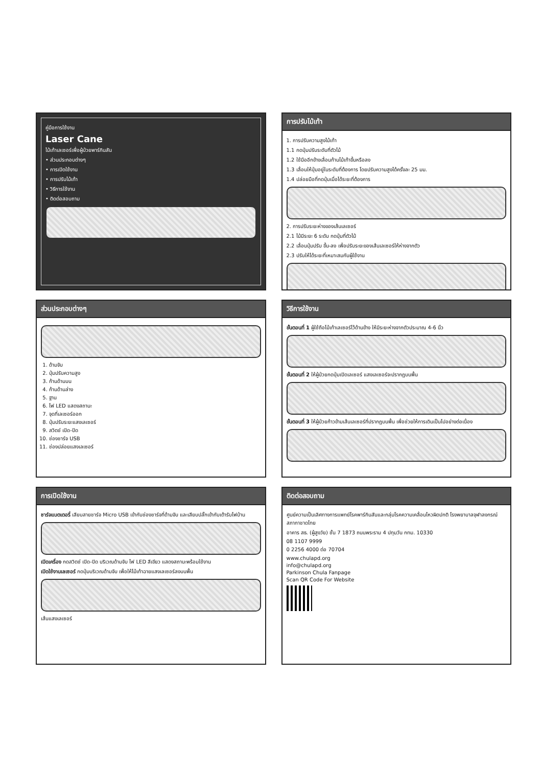คู่มือการใช้งาน
Laser Cane
ไม้เท้าเลเซอร์เพื่อผู้ป่วยพาร์กินสัน
• ส่วนประกอบต่างๆ
• การเปิดใช้งาน
• การปรับไม้เท้า
• วิธีการใช้งาน
• ติดต่อสอบถาม
การปรับไม้เท้า
1. การปรับความสูงไม้เท้า
1.1 กดปุ่มปรับระดับที่ตัวไม้
1.2 ใช้มืออีกข้างเลื่อนก้านไม้เท้าขึ้นหรือลง
1.3 เลื่อนให้ปุ่มอยู่ในระดับที่ต้องการ โดยปรับความสูงได้ครั้งละ 25 มม.
1.4 ปล่อยมือที่กดปุ่มเมื่อได้ระยะที่ต้องการ
2. การปรับระยะห่างของเส้นเลเซอร์
2.1 ไม้มีระยะ 6 ระดับ กดปุ่มที่ตัวไม้
2.2 เลื่อนปุ่มปรับ ขึ้น-ลง เพื่อปรับระยะของเส้นเลเซอร์ให้ห่างจากตัว
2.3 ปรับให้ได้ระยะที่เหมาะสมกับผู้ใช้งาน
ส่วนประกอบต่างๆ
1. ด้ามจับ
2. ปุ่มปรับความสูง
3. ก้านด้านบน
4. ก้านด้านล่าง
5. ฐาน
6. ไฟ LED แสดงสถานะ
7. จุดที่เลเซอร์ออก
8. ปุ่มปรับระยะแสงเลเซอร์
9. สวิตช์ เปิด-ปิด
10. ช่องชาร์จ USB
11. ช่องปล่อยแสงเลเซอร์
วิธีการใช้งาน
ขั้นตอนที่ 1 ผู้ใช้ถือไม้เท้าเลเซอร์ไว้ด้านข้าง ให้มีระยะห่างจากตัวประมาณ 4-6 นิ้ว
ขั้นตอนที่ 2 ให้ผู้ป่วยกดปุ่มเปิดเลเซอร์ แสงเลเซอร์จะปรากฏบนพื้น
ขั้นตอนที่ 3 ให้ผู้ป่วยก้าวข้ามเส้นเลเซอร์ที่ปรากฏบนพื้น เพื่อช่วยให้การเดินเป็นไปอย่างต่อเนื่อง
การเปิดใช้งาน
ชาร์จแบตเตอรี่ เสียบสายชาร์จ Micro USB เข้ากับช่องชาร์จที่ด้ามจับ และเสียบปลั๊กเข้ากับเต้ารับไฟบ้าน
เปิดเครื่อง กดสวิตช์ เปิด-ปิด บริเวณด้ามจับ ไฟ LED สีเขียว แสดงสถานะพร้อมใช้งาน
เปิดใช้งานเลเซอร์ กดปุ่มบริเวณด้ามจับ เพื่อให้ไม้เท้าฉายแสงเลเซอร์ลงบนพื้น
เส้นแสงเลเซอร์
ติดต่อสอบถาม
ศูนย์ความเป็นเลิศทางการแพทย์โรคพาร์กินสันและกลุ่มโรคความเคลื่อนไหวผิดปกติ โรงพยาบาลจุฬาลงกรณ์ สภากาชาดไทย
อาคาร สธ. (ผู้สูงวัย) ชั้น 7 1873 ถนนพระราม 4 ปทุมวัน กทม. 10330
08 1107 9999
0 2256 4000 ต่อ 70704
www.chulapd.org
info@chulapd.org
Parkinson Chula Fanpage
Scan QR Code For Website